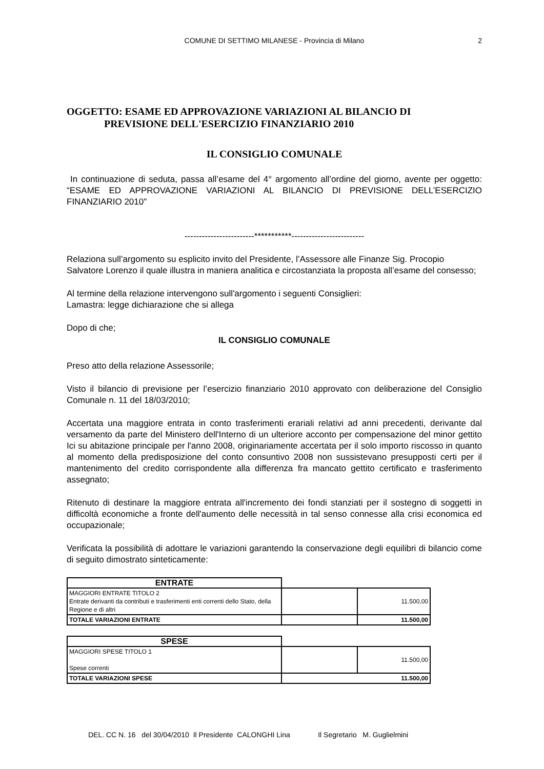COMUNE DI SETTIMO MILANESE - Provincia di Milano
2
OGGETTO: ESAME ED APPROVAZIONE VARIAZIONI AL BILANCIO DI
PREVISIONE DELL'ESERCIZIO FINANZIARIO 2010
IL CONSIGLIO COMUNALE
In continuazione di seduta, passa all’esame del 4° argomento all’ordine del giorno, avente per oggetto: “ESAME ED APPROVAZIONE VARIAZIONI AL BILANCIO DI PREVISIONE DELL’ESERCIZIO FINANZIARIO 2010"
------------------------***********-------------------------
Relaziona sull’argomento su esplicito invito del Presidente, l’Assessore alle Finanze Sig. Procopio Salvatore Lorenzo il quale illustra in maniera analitica e circostanziata la proposta all’esame del consesso;
Al termine della relazione intervengono sull'argomento i seguenti Consiglieri:
Lamastra: legge dichiarazione che si allega
Dopo di che;
IL CONSIGLIO COMUNALE
Preso atto della relazione Assessorile;
Visto il bilancio di previsione per l’esercizio finanziario 2010 approvato con deliberazione del Consiglio Comunale n. 11 del 18/03/2010;
Accertata una maggiore entrata in conto trasferimenti erariali relativi ad anni precedenti, derivante dal versamento da parte del Ministero dell'Interno di un ulteriore acconto per compensazione del minor gettito Ici su abitazione principale per l'anno 2008, originariamente accertata per il solo importo riscosso in quanto al momento della predisposizione del conto consuntivo 2008 non sussistevano presupposti certi per il mantenimento del credito corrispondente alla differenza fra mancato gettito certificato e trasferimento assegnato;
Ritenuto di destinare la maggiore entrata all'incremento dei fondi stanziati per il sostegno di soggetti in difficoltà economiche a fronte dell'aumento delle necessità in tal senso connesse alla crisi economica ed occupazionale;
Verificata la possibilità di adottare le variazioni garantendo la conservazione degli equilibri di bilancio come di seguito dimostrato sinteticamente:
| ENTRATE | | |
| MAGGIORI ENTRATE TITOLO 2 Entrate derivanti da contributi e trasferimenti enti correnti dello Stato, della Regione e di altri | | 11.500,00 |
| TOTALE VARIAZIONI ENTRATE | | 11.500,00 |
| SPESE | | |
| MAGGIORI SPESE TITOLO 1 Spese correnti | | 11.500,00 |
| TOTALE VARIAZIONI SPESE | 11.500,00 | |
DEL. CC N. 16 del 30/04/2010 Il Presidente CALONGHI Lina Il Segretario M. Guglielmini